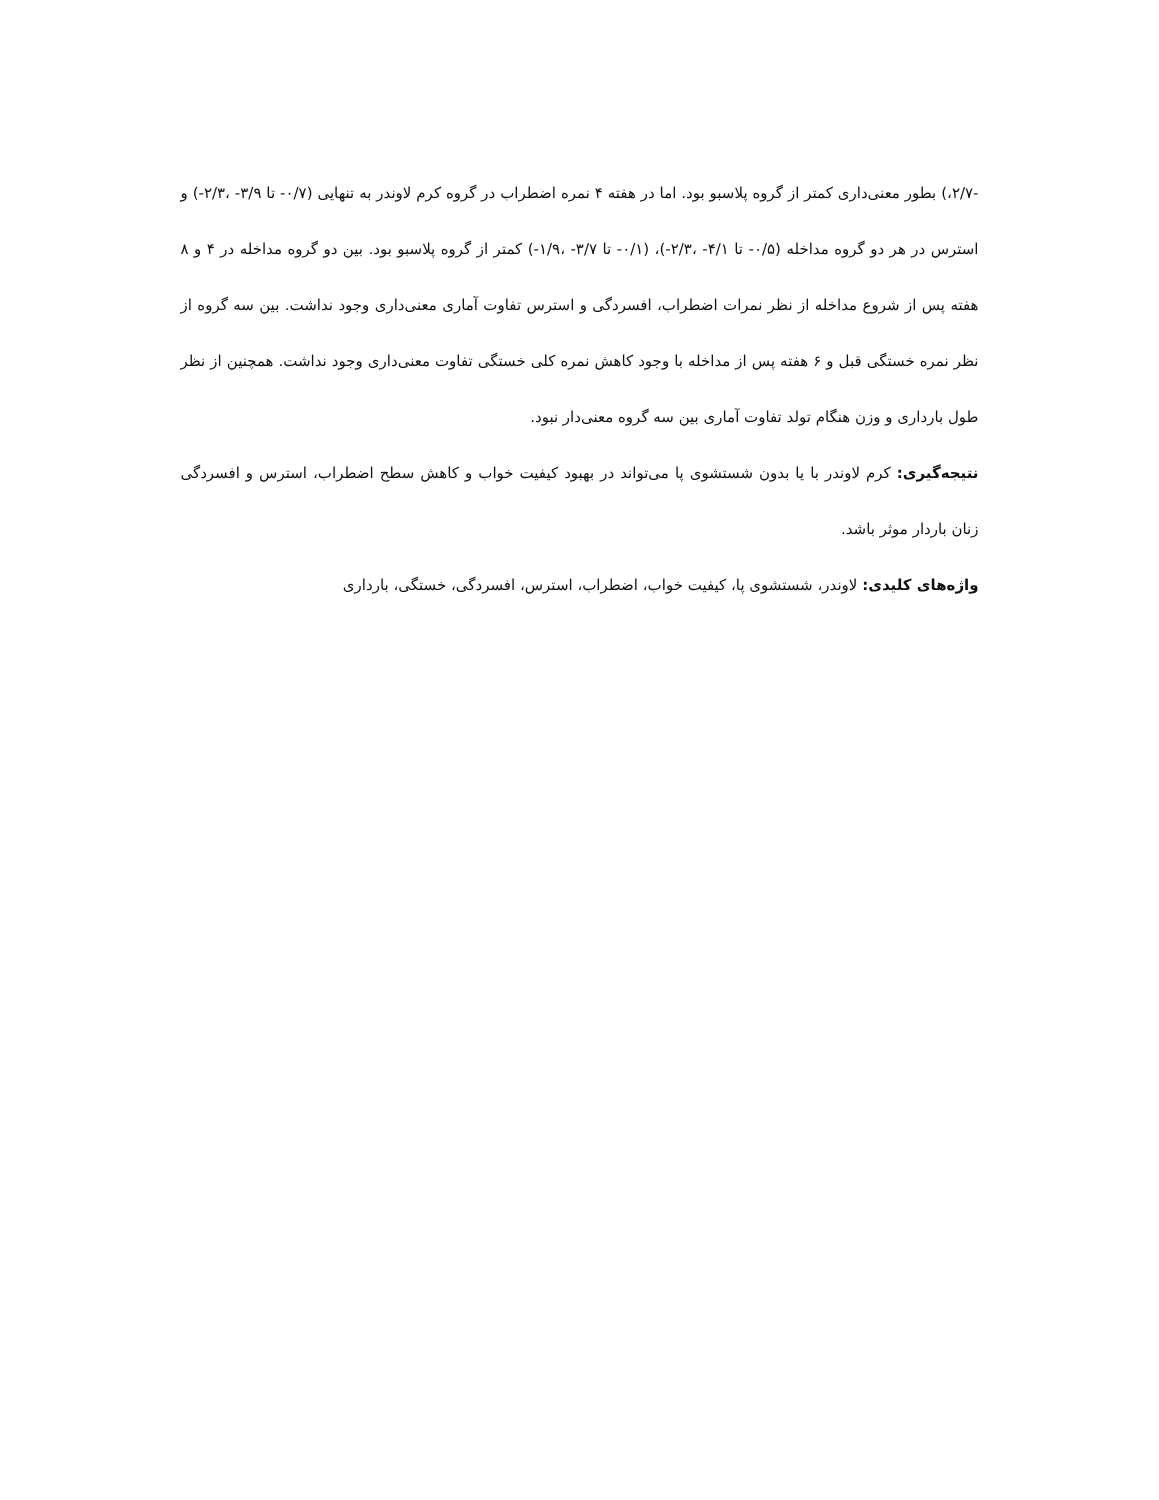-۲/۷،) بطور معنی‌داری کمتر از گروه پلاسبو بود. اما در هفته ۴ نمره اضطراب در گروه کرم لاوندر به تنهایی (۰/۷- تا ۳/۹- ،۲/۳-) و استرس در هر دو گروه مداخله (۰/۵- تا ۴/۱- ،۲/۳-)، (۰/۱- تا ۳/۷- ،۱/۹-) کمتر از گروه پلاسبو بود. بین دو گروه مداخله در ۴ و ۸ هفته پس از شروع مداخله از نظر نمرات اضطراب، افسردگی و استرس تفاوت آماری معنی‌داری وجود نداشت. بین سه گروه از نظر نمره خستگی قبل و ۶ هفته پس از مداخله با وجود کاهش نمره کلی خستگی تفاوت معنی‌داری وجود نداشت. همچنین از نظر طول بارداری و وزن هنگام تولد تفاوت آماری بین سه گروه معنی‌دار نبود.
نتیجه‌گیری: کرم لاوندر با یا بدون شستشوی پا می‌تواند در بهبود کیفیت خواب و کاهش سطح اضطراب، استرس و افسردگی زنان باردار موثر باشد.
واژه‌های کلیدی: لاوندر، شستشوی پا، کیفیت خواب، اضطراب، استرس، افسردگی، خستگی، بارداری